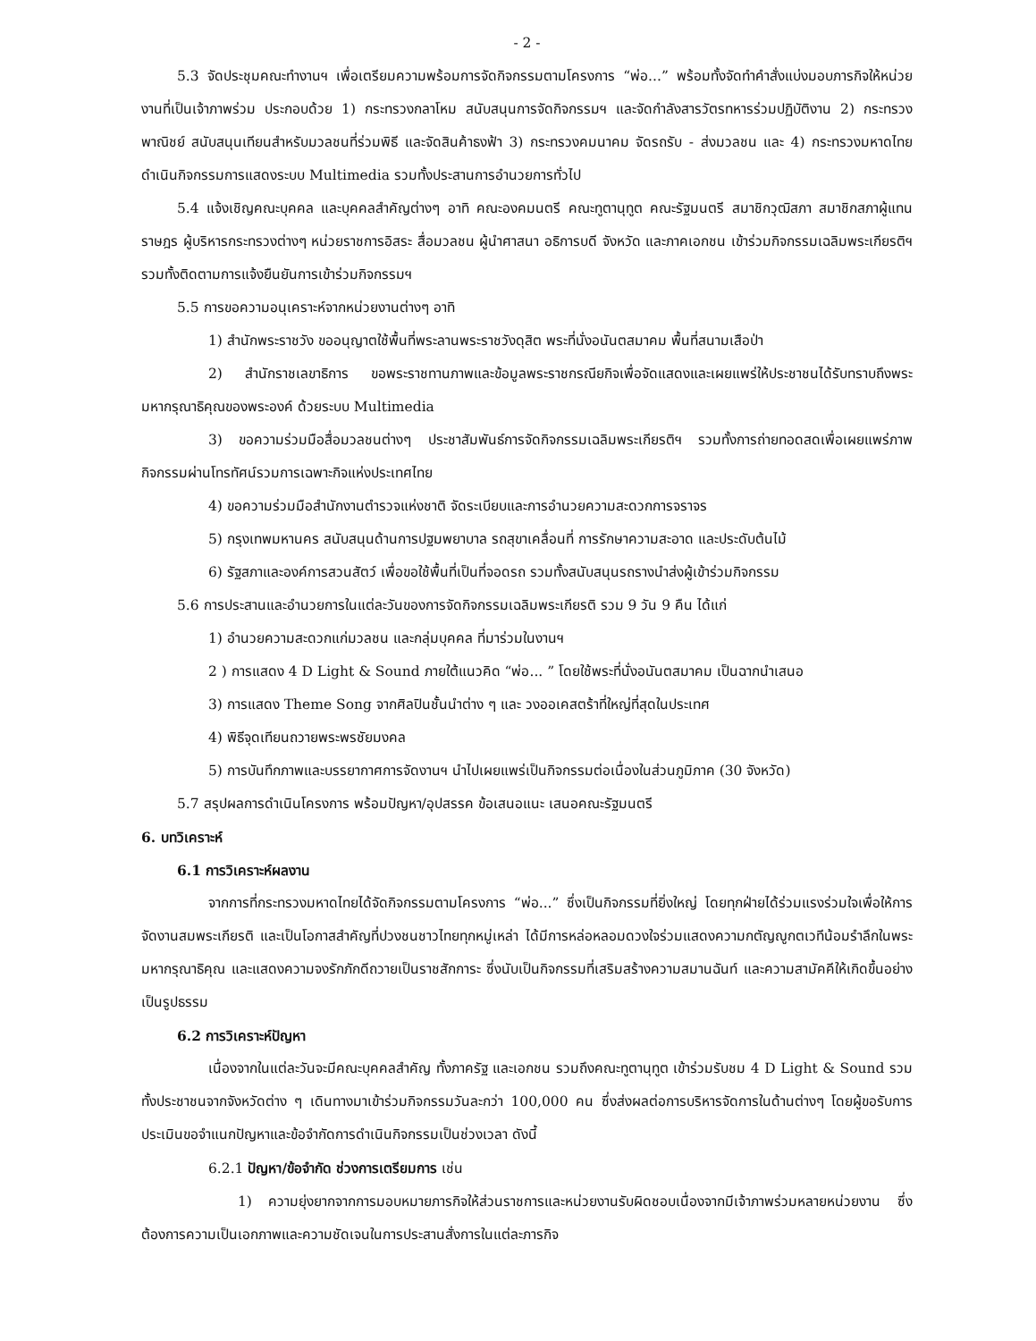- 2 -
5.3 จัดประชุมคณะทำงานฯ เพื่อเตรียมความพร้อมการจัดกิจกรรมตามโครงการ “พ่อ...” พร้อมทั้งจัดทำคำสั่งแบ่งมอบภารกิจให้หน่วยงานที่เป็นเจ้าภาพร่วม ประกอบด้วย 1) กระทรวงกลาโหม สนับสนุนการจัดกิจกรรมฯ และจัดกำลังสารวัตรทหารร่วมปฏิบัติงาน 2) กระทรวงพาณิชย์ สนับสนุนเทียนสำหรับมวลชนที่ร่วมพิธี และจัดสินค้าธงฟ้า 3) กระทรวงคมนาคม จัดรถรับ - ส่งมวลชน และ 4) กระทรวงมหาดไทย ดำเนินกิจกรรมการแสดงระบบ Multimedia รวมทั้งประสานการอำนวยการทั่วไป
5.4 แจ้งเชิญคณะบุคคล และบุคคลสำคัญต่างๆ อาทิ คณะองคมนตรี คณะทูตานุทูต คณะรัฐมนตรี สมาชิกวุฒิสภา สมาชิกสภาผู้แทนราษฎร ผู้บริหารกระทรวงต่างๆ หน่วยราชการอิสระ สื่อมวลชน ผู้นำศาสนา อธิการบดี จังหวัด และภาคเอกชน เข้าร่วมกิจกรรมเฉลิมพระเกียรติฯ รวมทั้งติดตามการแจ้งยืนยันการเข้าร่วมกิจกรรมฯ
5.5 การขอความอนุเคราะห์จากหน่วยงานต่างๆ อาทิ
1) สำนักพระราชวัง ขออนุญาตใช้พื้นที่พระลานพระราชวังดุสิต พระที่นั่งอนันตสมาคม พื้นที่สนามเสือป่า
2) สำนักราชเลขาธิการ ขอพระราชทานภาพและข้อมูลพระราชกรณียกิจเพื่อจัดแสดงและเผยแพร่ให้ประชาชนได้รับทราบถึงพระมหากรุณาธิคุณของพระองค์ ด้วยระบบ Multimedia
3) ขอความร่วมมือสื่อมวลชนต่างๆ ประชาสัมพันธ์การจัดกิจกรรมเฉลิมพระเกียรติฯ รวมทั้งการถ่ายทอดสดเพื่อเผยแพร่ภาพกิจกรรมผ่านโทรทัศน์รวมการเฉพาะกิจแห่งประเทศไทย
4) ขอความร่วมมือสำนักงานตำรวจแห่งชาติ จัดระเบียบและการอำนวยความสะดวกการจราจร
5) กรุงเทพมหานคร สนับสนุนด้านการปฐมพยาบาล รถสุขาเคลื่อนที่ การรักษาความสะอาด และประดับต้นไม้
6) รัฐสภาและองค์การสวนสัตว์ เพื่อขอใช้พื้นที่เป็นที่จอดรถ รวมทั้งสนับสนุนรถรางนำส่งผู้เข้าร่วมกิจกรรม
5.6 การประสานและอำนวยการในแต่ละวันของการจัดกิจกรรมเฉลิมพระเกียรติ รวม 9 วัน 9 คืน ได้แก่
1) อำนวยความสะดวกแก่มวลชน และกลุ่มบุคคล ที่มาร่วมในงานฯ
2 ) การแสดง 4 D Light & Sound ภายใต้แนวคิด “พ่อ... ” โดยใช้พระที่นั่งอนันตสมาคม เป็นฉากนำเสนอ
3) การแสดง Theme Song จากศิลปินชั้นนำต่าง ๆ และ วงออเคสตร้าที่ใหญ่ที่สุดในประเทศ
4) พิธีจุดเทียนถวายพระพรชัยมงคล
5) การบันทึกภาพและบรรยากาศการจัดงานฯ นำไปเผยแพร่เป็นกิจกรรมต่อเนื่องในส่วนภูมิภาค (30 จังหวัด)
5.7 สรุปผลการดำเนินโครงการ พร้อมปัญหา/อุปสรรค ข้อเสนอแนะ เสนอคณะรัฐมนตรี
6. บทวิเคราะห์
6.1 การวิเคราะห์ผลงาน
จากการที่กระทรวงมหาดไทยได้จัดกิจกรรมตามโครงการ “พ่อ...” ซึ่งเป็นกิจกรรมที่ยิ่งใหญ่ โดยทุกฝ่ายได้ร่วมแรงร่วมใจเพื่อให้การจัดงานสมพระเกียรติ และเป็นโอกาสสำคัญที่ปวงชนชาวไทยทุกหมู่เหล่า ได้มีการหล่อหลอมดวงใจร่วมแสดงความกตัญญูกตเวทีน้อมรำลึกในพระมหากรุณาธิคุณ และแสดงความจงรักภักดีถวายเป็นราชสักการะ ซึ่งนับเป็นกิจกรรมที่เสริมสร้างความสมานฉันท์ และความสามัคคีให้เกิดขึ้นอย่างเป็นรูปธรรม
6.2 การวิเคราะห์ปัญหา
เนื่องจากในแต่ละวันจะมีคณะบุคคลสำคัญ ทั้งภาครัฐ และเอกชน รวมถึงคณะทูตานุทูต เข้าร่วมรับชม 4 D Light & Sound รวมทั้งประชาชนจากจังหวัดต่าง ๆ เดินทางมาเข้าร่วมกิจกรรมวันละกว่า 100,000 คน ซึ่งส่งผลต่อการบริหารจัดการในด้านต่างๆ โดยผู้ขอรับการประเมินขอจำแนกปัญหาและข้อจำกัดการดำเนินกิจกรรมเป็นช่วงเวลา ดังนี้
6.2.1 ปัญหา/ข้อจำกัด ช่วงการเตรียมการ เช่น
1) ความยุ่งยากจากการมอบหมายภารกิจให้ส่วนราชการและหน่วยงานรับผิดชอบเนื่องจากมีเจ้าภาพร่วมหลายหน่วยงาน ซึ่งต้องการความเป็นเอกภาพและความชัดเจนในการประสานสั่งการในแต่ละภารกิจ